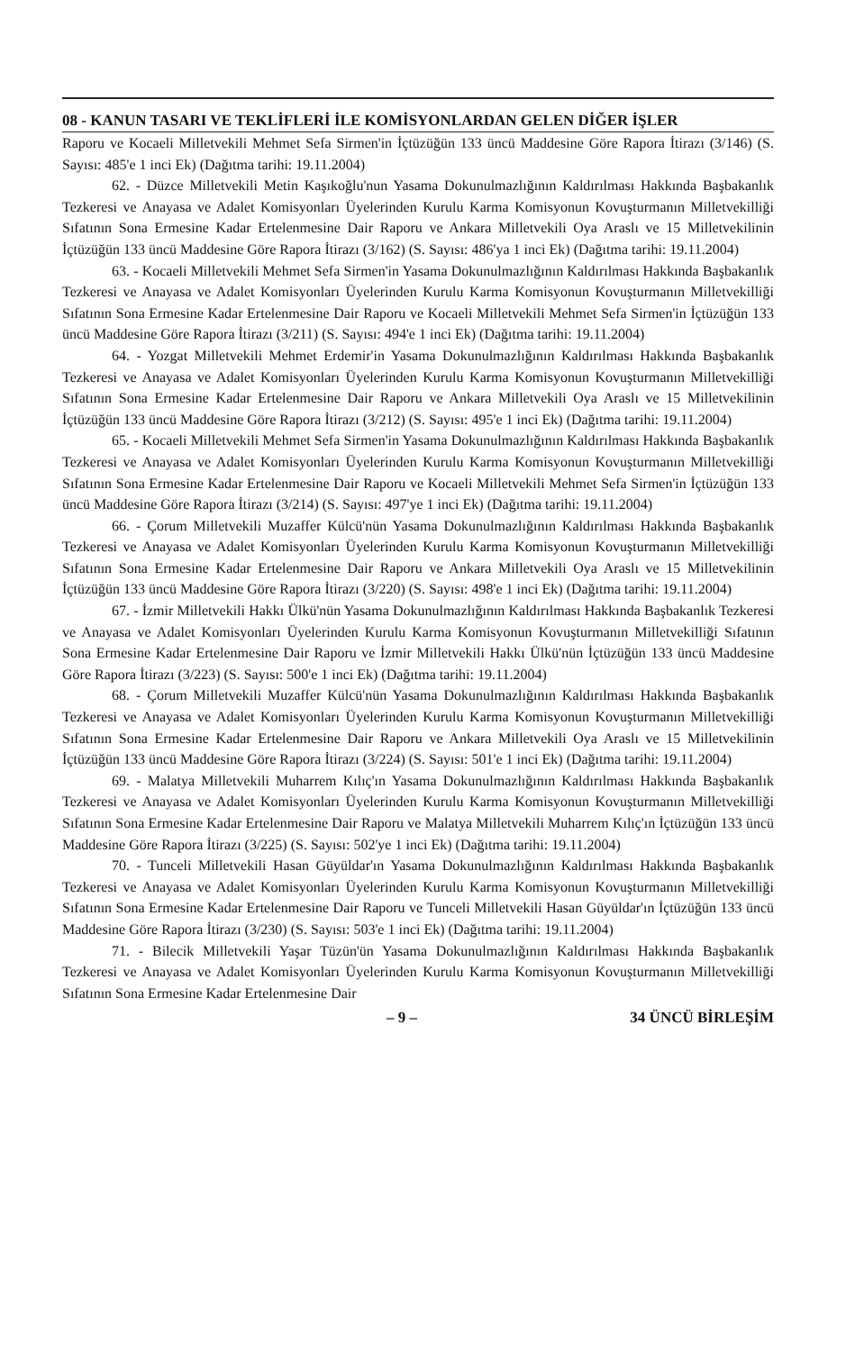08 - KANUN TASARI VE TEKLİFLERİ İLE KOMİSYONLARDAN GELEN DİĞER İŞLER
Raporu ve Kocaeli Milletvekili Mehmet Sefa Sirmen'in İçtüzüğün 133 üncü Maddesine Göre Rapora İtirazı (3/146) (S. Sayısı: 485'e 1 inci Ek) (Dağıtma tarihi: 19.11.2004)
62. - Düzce Milletvekili Metin Kaşıkoğlu'nun Yasama Dokunulmazlığının Kaldırılması Hakkında Başbakanlık Tezkeresi ve Anayasa ve Adalet Komisyonları Üyelerinden Kurulu Karma Komisyonun Kovuşturmanın Milletvekilliği Sıfatının Sona Ermesine Kadar Ertelenmesine Dair Raporu ve Ankara Milletvekili Oya Araslı ve 15 Milletvekilinin İçtüzüğün 133 üncü Maddesine Göre Rapora İtirazı (3/162) (S. Sayısı: 486'ya 1 inci Ek) (Dağıtma tarihi: 19.11.2004)
63. - Kocaeli Milletvekili Mehmet Sefa Sirmen'in Yasama Dokunulmazlığının Kaldırılması Hakkında Başbakanlık Tezkeresi ve Anayasa ve Adalet Komisyonları Üyelerinden Kurulu Karma Komisyonun Kovuşturmanın Milletvekilliği Sıfatının Sona Ermesine Kadar Ertelenmesine Dair Raporu ve Kocaeli Milletvekili Mehmet Sefa Sirmen'in İçtüzüğün 133 üncü Maddesine Göre Rapora İtirazı (3/211) (S. Sayısı: 494'e 1 inci Ek) (Dağıtma tarihi: 19.11.2004)
64. - Yozgat Milletvekili Mehmet Erdemir'in Yasama Dokunulmazlığının Kaldırılması Hakkında Başbakanlık Tezkeresi ve Anayasa ve Adalet Komisyonları Üyelerinden Kurulu Karma Komisyonun Kovuşturmanın Milletvekilliği Sıfatının Sona Ermesine Kadar Ertelenmesine Dair Raporu ve Ankara Milletvekili Oya Araslı ve 15 Milletvekilinin İçtüzüğün 133 üncü Maddesine Göre Rapora İtirazı (3/212) (S. Sayısı: 495'e 1 inci Ek) (Dağıtma tarihi: 19.11.2004)
65. - Kocaeli Milletvekili Mehmet Sefa Sirmen'in Yasama Dokunulmazlığının Kaldırılması Hakkında Başbakanlık Tezkeresi ve Anayasa ve Adalet Komisyonları Üyelerinden Kurulu Karma Komisyonun Kovuşturmanın Milletvekilliği Sıfatının Sona Ermesine Kadar Ertelenmesine Dair Raporu ve Kocaeli Milletvekili Mehmet Sefa Sirmen'in İçtüzüğün 133 üncü Maddesine Göre Rapora İtirazı (3/214) (S. Sayısı: 497'ye 1 inci Ek) (Dağıtma tarihi: 19.11.2004)
66. - Çorum Milletvekili Muzaffer Külcü'nün Yasama Dokunulmazlığının Kaldırılması Hakkında Başbakanlık Tezkeresi ve Anayasa ve Adalet Komisyonları Üyelerinden Kurulu Karma Komisyonun Kovuşturmanın Milletvekilliği Sıfatının Sona Ermesine Kadar Ertelenmesine Dair Raporu ve Ankara Milletvekili Oya Araslı ve 15 Milletvekilinin İçtüzüğün 133 üncü Maddesine Göre Rapora İtirazı (3/220) (S. Sayısı: 498'e 1 inci Ek) (Dağıtma tarihi: 19.11.2004)
67. - İzmir Milletvekili Hakkı Ülkü'nün Yasama Dokunulmazlığının Kaldırılması Hakkında Başbakanlık Tezkeresi ve Anayasa ve Adalet Komisyonları Üyelerinden Kurulu Karma Komisyonun Kovuşturmanın Milletvekilliği Sıfatının Sona Ermesine Kadar Ertelenmesine Dair Raporu ve İzmir Milletvekili Hakkı Ülkü'nün İçtüzüğün 133 üncü Maddesine Göre Rapora İtirazı (3/223) (S. Sayısı: 500'e 1 inci Ek) (Dağıtma tarihi: 19.11.2004)
68. - Çorum Milletvekili Muzaffer Külcü'nün Yasama Dokunulmazlığının Kaldırılması Hakkında Başbakanlık Tezkeresi ve Anayasa ve Adalet Komisyonları Üyelerinden Kurulu Karma Komisyonun Kovuşturmanın Milletvekilliği Sıfatının Sona Ermesine Kadar Ertelenmesine Dair Raporu ve Ankara Milletvekili Oya Araslı ve 15 Milletvekilinin İçtüzüğün 133 üncü Maddesine Göre Rapora İtirazı (3/224) (S. Sayısı: 501'e 1 inci Ek) (Dağıtma tarihi: 19.11.2004)
69. - Malatya Milletvekili Muharrem Kılıç'ın Yasama Dokunulmazlığının Kaldırılması Hakkında Başbakanlık Tezkeresi ve Anayasa ve Adalet Komisyonları Üyelerinden Kurulu Karma Komisyonun Kovuşturmanın Milletvekilliği Sıfatının Sona Ermesine Kadar Ertelenmesine Dair Raporu ve Malatya Milletvekili Muharrem Kılıç'ın İçtüzüğün 133 üncü Maddesine Göre Rapora İtirazı (3/225) (S. Sayısı: 502'ye 1 inci Ek) (Dağıtma tarihi: 19.11.2004)
70. - Tunceli Milletvekili Hasan Güyüldar'ın Yasama Dokunulmazlığının Kaldırılması Hakkında Başbakanlık Tezkeresi ve Anayasa ve Adalet Komisyonları Üyelerinden Kurulu Karma Komisyonun Kovuşturmanın Milletvekilliği Sıfatının Sona Ermesine Kadar Ertelenmesine Dair Raporu ve Tunceli Milletvekili Hasan Güyüldar'ın İçtüzüğün 133 üncü Maddesine Göre Rapora İtirazı (3/230) (S. Sayısı: 503'e 1 inci Ek) (Dağıtma tarihi: 19.11.2004)
71. - Bilecik Milletvekili Yaşar Tüzün'ün Yasama Dokunulmazlığının Kaldırılması Hakkında Başbakanlık Tezkeresi ve Anayasa ve Adalet Komisyonları Üyelerinden Kurulu Karma Komisyonun Kovuşturmanın Milletvekilliği Sıfatının Sona Ermesine Kadar Ertelenmesine Dair
– 9 – 34 ÜNCÜ BİRLEŞİM